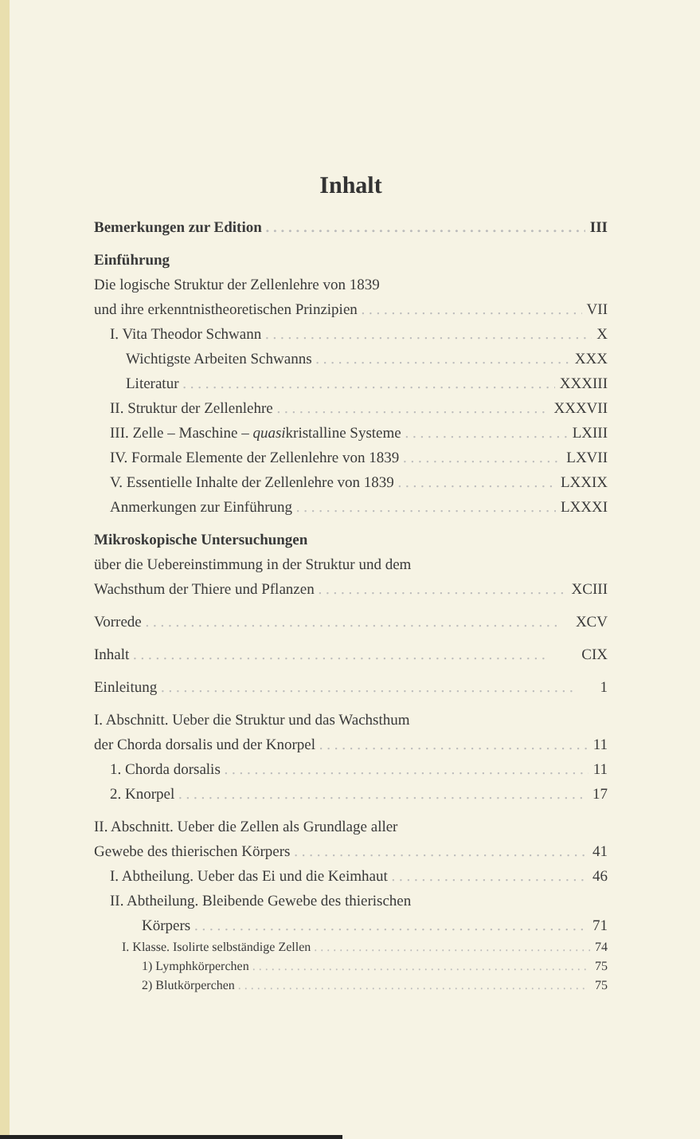Inhalt
Bemerkungen zur Edition III
Einführung
Die logische Struktur der Zellenlehre von 1839
und ihre erkenntnistheoretischen Prinzipien VII
I. Vita Theodor Schwann X
Wichtigste Arbeiten Schwanns XXX
Literatur XXXIII
II. Struktur der Zellenlehre XXXVII
III. Zelle – Maschine – quasikristalline Systeme LXIII
IV. Formale Elemente der Zellenlehre von 1839 LXVII
V. Essentielle Inhalte der Zellenlehre von 1839 LXXIX
Anmerkungen zur Einführung LXXXI
Mikroskopische Untersuchungen
über die Uebereinstimmung in der Struktur und dem
Wachsthum der Thiere und Pflanzen XCIII
Vorrede XCV
Inhalt CIX
Einleitung 1
I. Abschnitt. Ueber die Struktur und das Wachsthum
der Chorda dorsalis und der Knorpel 11
1. Chorda dorsalis 11
2. Knorpel 17
II. Abschnitt. Ueber die Zellen als Grundlage aller
Gewebe des thierischen Körpers 41
I. Abtheilung. Ueber das Ei und die Keimhaut 46
II. Abtheilung. Bleibende Gewebe des thierischen
Körpers 71
I. Klasse. Isolirte selbständige Zellen 74
1) Lymphkörperchen 75
2) Blutkörperchen 75